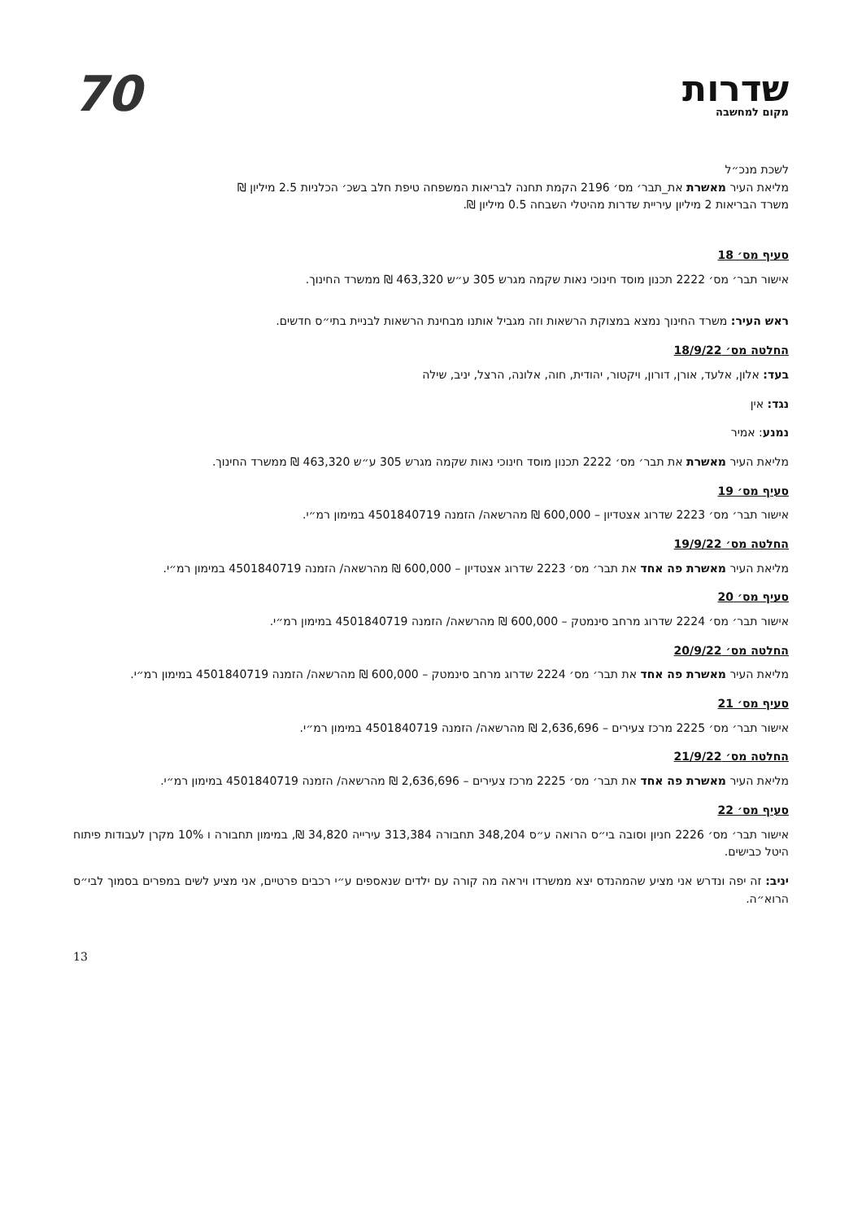שדרות
מקום למחשבה
70
לשכת מנכ״ל
מליאת העיר מאשרת את_תבר׳ מס׳ 2196 הקמת תחנה לבריאות המשפחה טיפת חלב בשכ׳ הכלניות 2.5 מיליון ₪
משרד הבריאות 2 מיליון עיריית שדרות מהיטלי השבחה 0.5 מיליון ₪.
סעיף מס׳ 18
אישור תבר׳ מס׳ 2222 תכנון מוסד חינוכי נאות שקמה מגרש 305 ע״ש 463,320 ₪ ממשרד החינוך.
ראש העיר: משרד החינוך נמצא במצוקת הרשאות וזה מגביל אותנו מבחינת הרשאות לבניית בתי״ס חדשים.
החלטה מס׳ 18/9/22
בעד: אלון, אלעד, אורן, דורון, ויקטור, יהודית, חוה, אלונה, הרצל, יניב, שילה
נגד: אין
נמנע: אמיר
מליאת העיר מאשרת את תבר׳ מס׳ 2222 תכנון מוסד חינוכי נאות שקמה מגרש 305 ע״ש 463,320 ₪ ממשרד החינוך.
סעיף מס׳ 19
אישור תבר׳ מס׳ 2223 שדרוג אצטדיון – 600,000 ₪ מהרשאה/ הזמנה 4501840719 במימון רמ״י.
החלטה מס׳ 19/9/22
מליאת העיר מאשרת פה אחד את תבר׳ מס׳ 2223 שדרוג אצטדיון – 600,000 ₪ מהרשאה/ הזמנה 4501840719 במימון רמ״י.
סעיף מס׳ 20
אישור תבר׳ מס׳ 2224 שדרוג מרחב סינמטק – 600,000 ₪ מהרשאה/ הזמנה 4501840719 במימון רמ״י.
החלטה מס׳ 20/9/22
מליאת העיר מאשרת פה אחד את תבר׳ מס׳ 2224 שדרוג מרחב סינמטק – 600,000 ₪ מהרשאה/ הזמנה 4501840719 במימון רמ״י.
סעיף מס׳ 21
אישור תבר׳ מס׳ 2225 מרכז צעירים – 2,636,696 ₪ מהרשאה/ הזמנה 4501840719 במימון רמ״י.
החלטה מס׳ 21/9/22
מליאת העיר מאשרת פה אחד את תבר׳ מס׳ 2225 מרכז צעירים – 2,636,696 ₪ מהרשאה/ הזמנה 4501840719 במימון רמ״י.
סעיף מס׳ 22
אישור תבר׳ מס׳ 2226 חניון וסובה בי״ס הרואה ע״ס 348,204 תחבורה 313,384 עירייה 34,820 ₪, במימון תחבורה ו 10% מקרן לעבודות פיתוח היטל כבישים.
יניב: זה יפה ונדרש אני מציע שהמהנדס יצא ממשרדו ויראה מה קורה עם ילדים שנאספים ע״י רכבים פרטיים, אני מציע לשים במפרים בסמוך לבי״ס הרוא״ה.
13